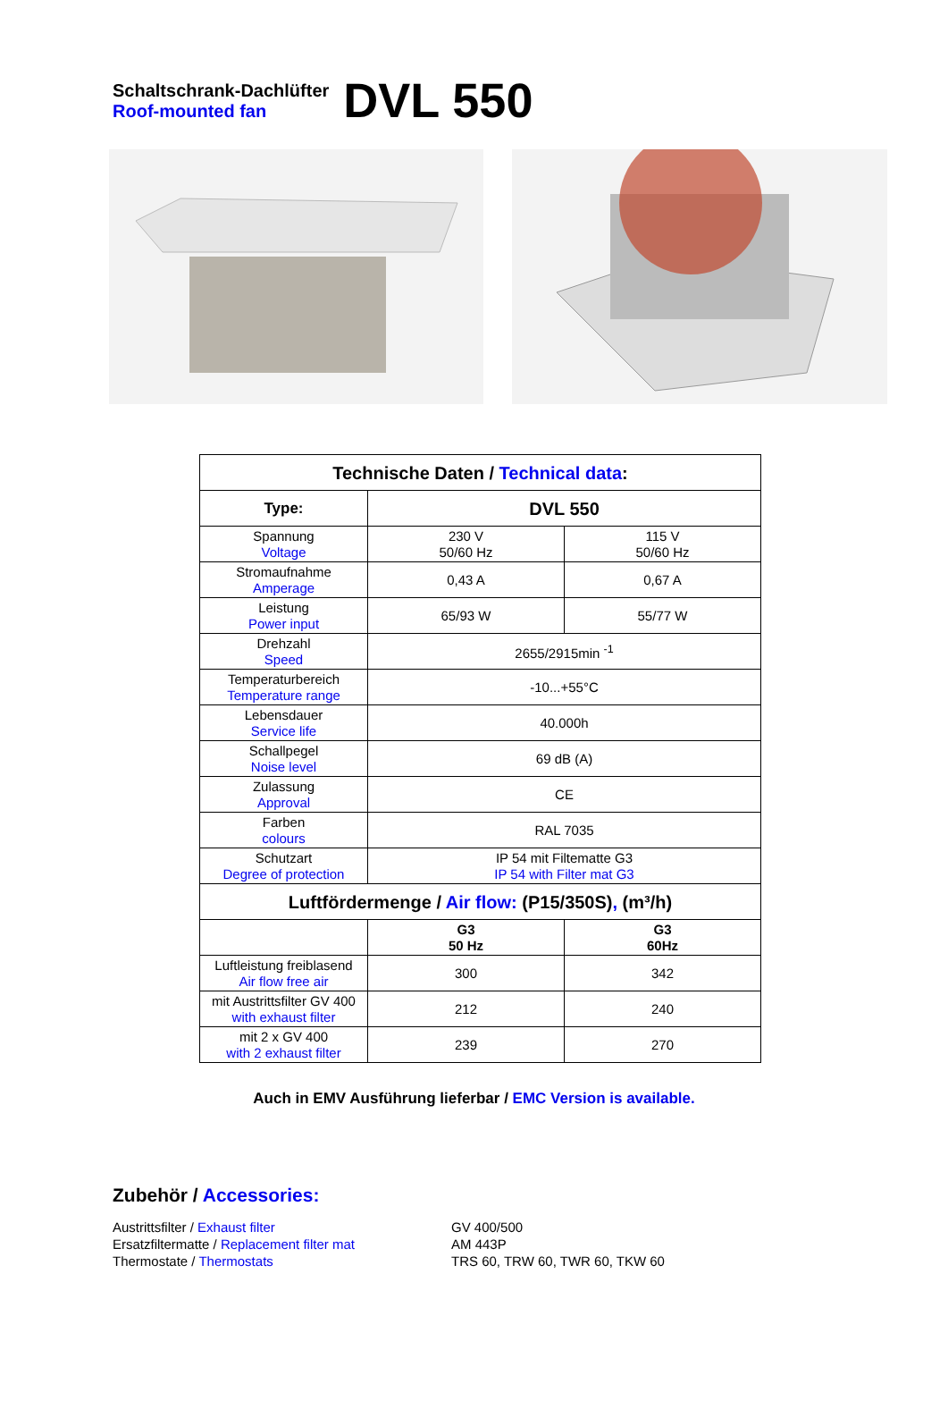Schaltschrank-Dachlüfter
Roof-mounted fan
DVL 550
| Technische Daten / Technical data : | | |
| Type: | DVL 550 | |
| Spannung Voltage | 230 V 50/60 Hz | 115 V 50/60 Hz |
| Stromaufnahme Amperage | 0,43 A | 0,67 A |
| Leistung Power input | 65/93 W | 55/77 W |
| Drehzahl Speed | 2655/2915min <sup>-1</sup> | |
| Temperaturbereich Temperature range | -10...+55°C | |
| Lebensdauer Service life | 40.000h | |
| Schallpegel Noise level | 69 dB (A) | |
| Zulassung Approval | CE | |
| Farben colours | RAL 7035 | |
| Schutzart Degree of protection | IP 54 mit Filtematte G3 IP 54 with Filter mat G3 | |
| Luftfördermenge / Air flow: (P15/350S) , (m³/h) | | |
| | G3 50 Hz | G3 60Hz |
| Luftleistung freiblasend Air flow free air | 300 | 342 |
| mit Austrittsfilter GV 400 with exhaust filter | 212 | 240 |
| mit 2 x GV 400 with 2 exhaust filter | 239 | 270 |
Auch in EMV Ausführung lieferbar / EMC Version is available.
Zubehör / Accessories:
Austrittsfilter / Exhaust filter
Ersatzfiltermatte / Replacement filter mat
Thermostate / Thermostats
GV 400/500
AM 443P
TRS 60, TRW 60, TWR 60, TKW 60